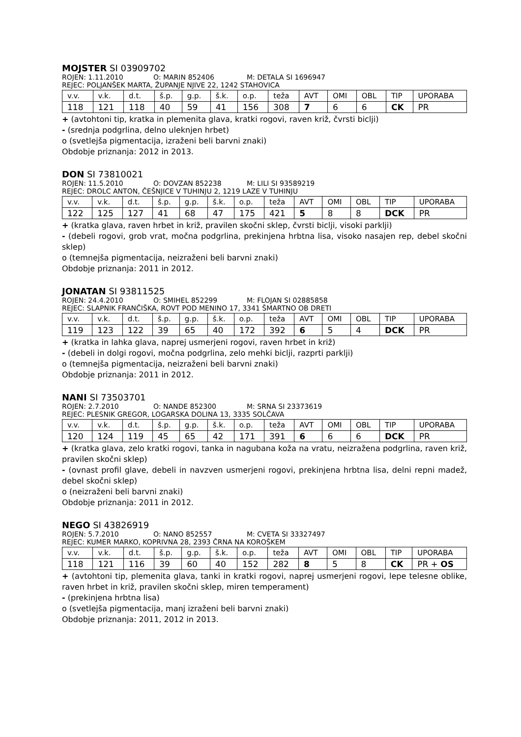MOJSTER SI 03909702
ROJEN: 1.11.2010 O: MARIN 852406 M: DETALA SI 1696947
REJEC: POLJANŠEK MARTA, ŽUPANJE NJIVE 22, 1242 STAHOVICA
| v.v. | v.k. | d.t. | š.p. | g.p. | š.k. | o.p. | teža | AVT | OMI | OBL | TIP | UPORABA |
| 118 | 121 | 118 | 40 | 59 | 41 | 156 | 308 | 7 | 6 | 6 | CK | PR |
+ (avtohtoni tip, kratka in plemenita glava, kratki rogovi, raven križ, čvrsti biclji)
- (srednja podgrlina, delno uleknjen hrbet)
o (svetlejša pigmentacija, izraženi beli barvni znaki)
Obdobje priznanja: 2012 in 2013.
DON SI 73810021
ROJEN: 11.5.2010 O: DOVZAN 852238 M: LILI SI 93589219
REJEC: DROLC ANTON, ČEŠNJICE V TUHINJU 2, 1219 LAZE V TUHINJU
| v.v. | v.k. | d.t. | š.p. | g.p. | š.k. | o.p. | teža | AVT | OMI | OBL | TIP | UPORABA |
| 122 | 125 | 127 | 41 | 68 | 47 | 175 | 421 | 5 | 8 | 8 | DCK | PR |
+ (kratka glava, raven hrbet in križ, pravilen skočni sklep, čvrsti biclji, visoki parklji)
- (debeli rogovi, grob vrat, močna podgrlina, prekinjena hrbtna lisa, visoko nasajen rep, debel skočni sklep)
o (temnejša pigmentacija, neizraženi beli barvni znaki)
Obdobje priznanja: 2011 in 2012.
JONATAN SI 93811525
ROJEN: 24.4.2010 O: SMIHEL 852299 M: FLOJAN SI 02885858
REJEC: SLAPNIK FRANČIŠKA, ROVT POD MENINO 17, 3341 ŠMARTNO OB DRETI
| v.v. | v.k. | d.t. | š.p. | g.p. | š.k. | o.p. | teža | AVT | OMI | OBL | TIP | UPORABA |
| 119 | 123 | 122 | 39 | 65 | 40 | 172 | 392 | 6 | 5 | 4 | DCK | PR |
+ (kratka in lahka glava, naprej usmerjeni rogovi, raven hrbet in križ)
- (debeli in dolgi rogovi, močna podgrlina, zelo mehki biclji, razprti parklji)
o (temnejša pigmentacija, neizraženi beli barvni znaki)
Obdobje priznanja: 2011 in 2012.
NANI SI 73503701
ROJEN: 2.7.2010 O: NANDE 852300 M: SRNA SI 23373619
REJEC: PLESNIK GREGOR, LOGARSKA DOLINA 13, 3335 SOLČAVA
| v.v. | v.k. | d.t. | š.p. | g.p. | š.k. | o.p. | teža | AVT | OMI | OBL | TIP | UPORABA |
| 120 | 124 | 119 | 45 | 65 | 42 | 171 | 391 | 6 | 6 | 6 | DCK | PR |
+ (kratka glava, zelo kratki rogovi, tanka in nagubana koža na vratu, neizražena podgrlina, raven križ, pravilen skočni sklep)
- (ovnast profil glave, debeli in navzven usmerjeni rogovi, prekinjena hrbtna lisa, delni repni madež, debel skočni sklep)
o (neizraženi beli barvni znaki)
Obdobje priznanja: 2011 in 2012.
NEGO SI 43826919
ROJEN: 5.7.2010 O: NANO 852557 M: CVETA SI 33327497
REJEC: KUMER MARKO, KOPRIVNA 28, 2393 ČRNA NA KOROŠKEM
| v.v. | v.k. | d.t. | š.p. | g.p. | š.k. | o.p. | teža | AVT | OMI | OBL | TIP | UPORABA |
| 118 | 121 | 116 | 39 | 60 | 40 | 152 | 282 | 8 | 5 | 8 | CK | PR + OS |
+ (avtohtoni tip, plemenita glava, tanki in kratki rogovi, naprej usmerjeni rogovi, lepe telesne oblike, raven hrbet in križ, pravilen skočni sklep, miren temperament)
- (prekinjena hrbtna lisa)
o (svetlejša pigmentacija, manj izraženi beli barvni znaki)
Obdobje priznanja: 2011, 2012 in 2013.